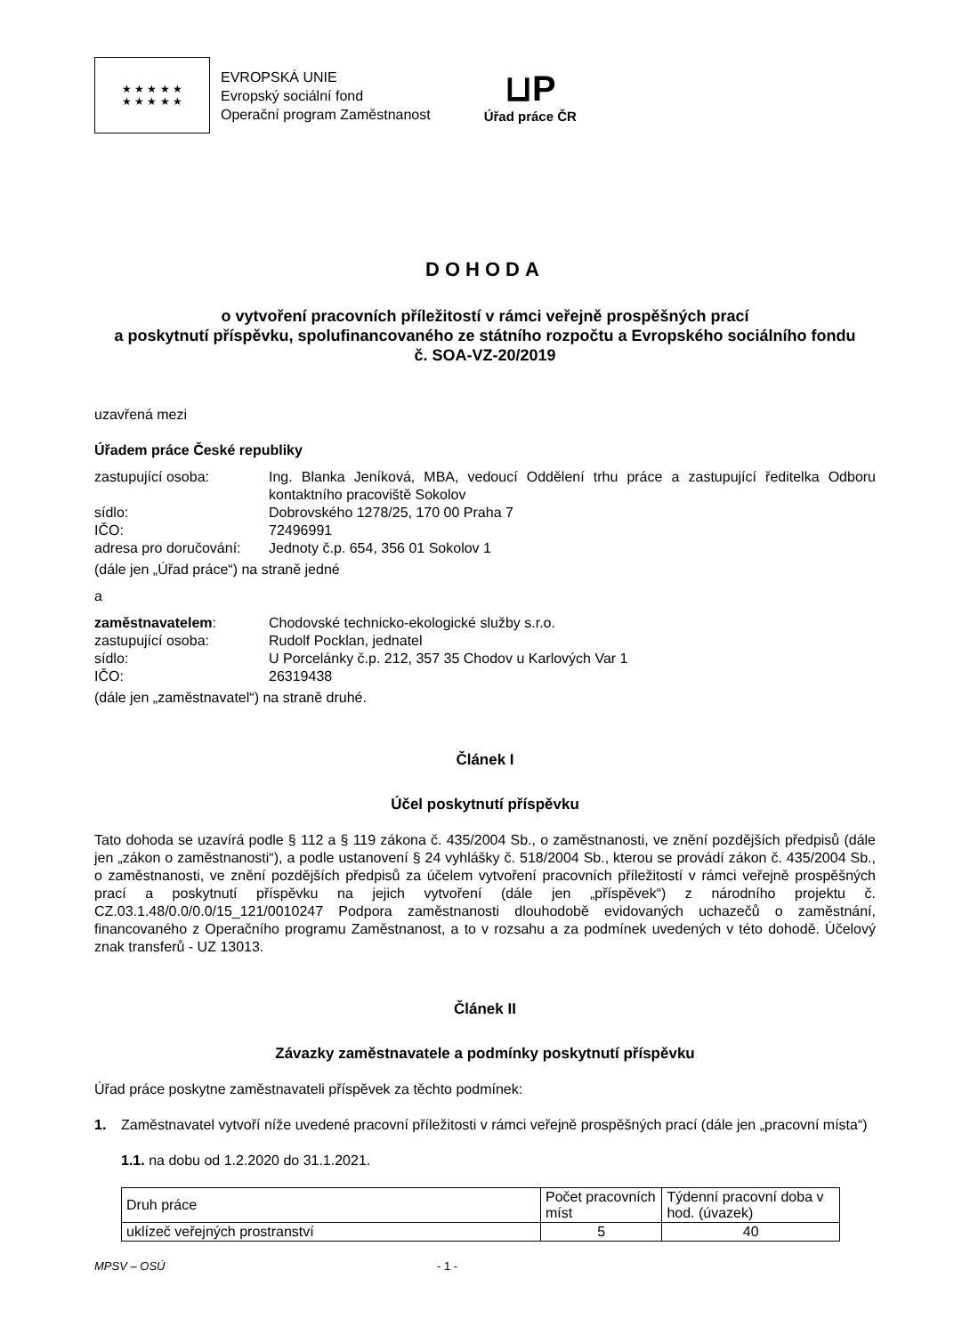★ ★ ★ ★ ★
★ ★ ★ ★ ★
EVROPSKÁ UNIE
Evropský sociální fond
Operační program Zaměstnanost
⊔P
Úřad práce ČR
DOHODA
o vytvoření pracovních příležitostí v rámci veřejně prospěšných prací
a poskytnutí příspěvku, spolufinancovaného ze státního rozpočtu a Evropského sociálního fondu
č. SOA-VZ-20/2019
uzavřená mezi
Úřadem práce České republiky
zastupující osoba: Ing. Blanka Jeníková, MBA, vedoucí Oddělení trhu práce a zastupující ředitelka Odboru kontaktního pracoviště Sokolov
sídlo: Dobrovského 1278/25, 170 00 Praha 7
IČO: 72496991
adresa pro doručování: Jednoty č.p. 654, 356 01 Sokolov 1
(dále jen „Úřad práce“) na straně jedné
a
zaměstnavatelem: Chodovské technicko-ekologické služby s.r.o.
zastupující osoba: Rudolf Pocklan, jednatel
sídlo: U Porcelánky č.p. 212, 357 35 Chodov u Karlových Var 1
IČO: 26319438
(dále jen „zaměstnavatel“) na straně druhé.
Článek I
Účel poskytnutí příspěvku
Tato dohoda se uzavírá podle § 112 a § 119 zákona č. 435/2004 Sb., o zaměstnanosti, ve znění pozdějších předpisů (dále jen „zákon o zaměstnanosti“), a podle ustanovení § 24 vyhlášky č. 518/2004 Sb., kterou se provádí zákon č. 435/2004 Sb., o zaměstnanosti, ve znění pozdějších předpisů za účelem vytvoření pracovních příležitostí v rámci veřejně prospěšných prací a poskytnutí příspěvku na jejich vytvoření (dále jen „příspěvek“) z národního projektu č. CZ.03.1.48/0.0/0.0/15_121/0010247 Podpora zaměstnanosti dlouhodobě evidovaných uchazečů o zaměstnání, financovaného z Operačního programu Zaměstnanost, a to v rozsahu a za podmínek uvedených v této dohodě. Účelový znak transferů - UZ 13013.
Článek II
Závazky zaměstnavatele a podmínky poskytnutí příspěvku
Úřad práce poskytne zaměstnavateli příspěvek za těchto podmínek:
1. Zaměstnavatel vytvoří níže uvedené pracovní příležitosti v rámci veřejně prospěšných prací (dále jen „pracovní místa“)
1.1. na dobu od 1.2.2020 do 31.1.2021.
| Druh práce | Počet pracovních míst | Týdenní pracovní doba v hod. (úvazek) |
| --- | --- | --- |
| uklízeč veřejných prostranství | 5 | 40 |
MPSV – OSÚ - 1 -